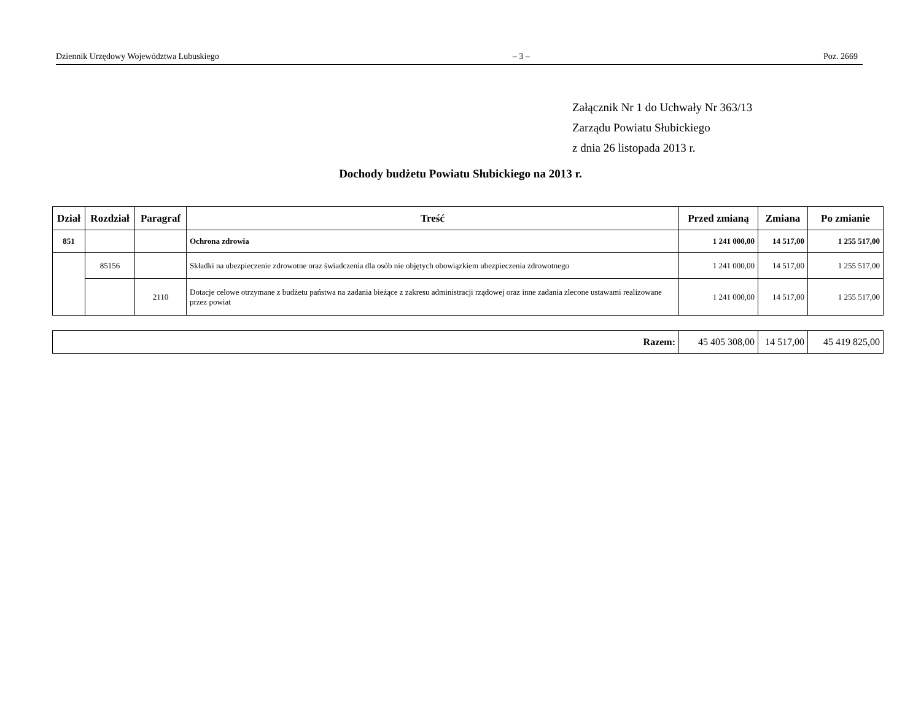Dziennik Urzędowy Województwa Lubuskiego – 3 – Poz. 2669
Załącznik Nr 1 do Uchwały Nr 363/13
Zarządu Powiatu Słubickiego
z dnia 26 listopada 2013 r.
Dochody budżetu Powiatu Słubickiego na 2013 r.
| Dział | Rozdział | Paragraf | Treść | Przed zmianą | Zmiana | Po zmianie |
| --- | --- | --- | --- | --- | --- | --- |
| 851 | | | Ochrona zdrowia | 1 241 000,00 | 14 517,00 | 1 255 517,00 |
| | 85156 | | Składki na ubezpieczenie zdrowotne oraz świadczenia dla osób nie objętych obowiązkiem ubezpieczenia zdrowotnego | 1 241 000,00 | 14 517,00 | 1 255 517,00 |
| | | 2110 | Dotacje celowe otrzymane z budżetu państwa na zadania bieżące z zakresu administracji rządowej oraz inne zadania zlecone ustawami realizowane przez powiat | 1 241 000,00 | 14 517,00 | 1 255 517,00 |
| Razem: | 45 405 308,00 | 14 517,00 | 45 419 825,00 |